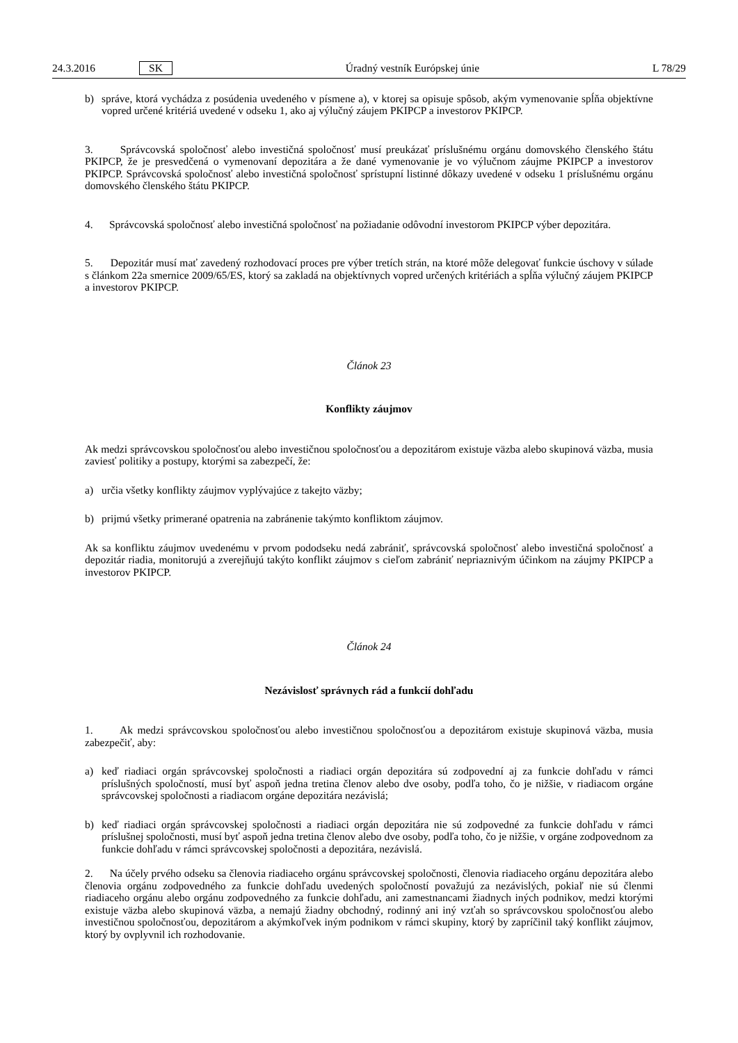24.3.2016 SK Úradný vestník Európskej únie L 78/29
b) správe, ktorá vychádza z posúdenia uvedeného v písmene a), v ktorej sa opisuje spôsob, akým vymenovanie spĺňa objektívne vopred určené kritériá uvedené v odseku 1, ako aj výlučný záujem PKIPCP a investorov PKIPCP.
3. Správcovská spoločnosť alebo investičná spoločnosť musí preukázať príslušnému orgánu domovského členského štátu PKIPCP, že je presvedčená o vymenovaní depozitára a že dané vymenovanie je vo výlučnom záujme PKIPCP a investorov PKIPCP. Správcovská spoločnosť alebo investičná spoločnosť sprístupní listinné dôkazy uvedené v odseku 1 príslušnému orgánu domovského členského štátu PKIPCP.
4. Správcovská spoločnosť alebo investičná spoločnosť na požiadanie odôvodní investorom PKIPCP výber depozitára.
5. Depozitár musí mať zavedený rozhodovací proces pre výber tretích strán, na ktoré môže delegovať funkcie úschovy v súlade s článkom 22a smernice 2009/65/ES, ktorý sa zakladá na objektívnych vopred určených kritériách a spĺňa výlučný záujem PKIPCP a investorov PKIPCP.
Článok 23
Konflikty záujmov
Ak medzi správcovskou spoločnosťou alebo investičnou spoločnosťou a depozitárom existuje väzba alebo skupinová väzba, musia zaviesť politiky a postupy, ktorými sa zabezpečí, že:
a) určia všetky konflikty záujmov vyplývajúce z takejto väzby;
b) prijmú všetky primerané opatrenia na zabránenie takýmto konfliktom záujmov.
Ak sa konfliktu záujmov uvedenému v prvom pododseku nedá zabrániť, správcovská spoločnosť alebo investičná spoločnosť a depozitár riadia, monitorujú a zverejňujú takýto konflikt záujmov s cieľom zabrániť nepriaznivým účinkom na záujmy PKIPCP a investorov PKIPCP.
Článok 24
Nezávislosť správnych rád a funkcií dohľadu
1. Ak medzi správcovskou spoločnosťou alebo investičnou spoločnosťou a depozitárom existuje skupinová väzba, musia zabezpečiť, aby:
a) keď riadiaci orgán správcovskej spoločnosti a riadiaci orgán depozitára sú zodpovední aj za funkcie dohľadu v rámci príslušných spoločností, musí byť aspoň jedna tretina členov alebo dve osoby, podľa toho, čo je nižšie, v riadiacom orgáne správcovskej spoločnosti a riadiacom orgáne depozitára nezávislá;
b) keď riadiaci orgán správcovskej spoločnosti a riadiaci orgán depozitára nie sú zodpovedné za funkcie dohľadu v rámci príslušnej spoločnosti, musí byť aspoň jedna tretina členov alebo dve osoby, podľa toho, čo je nižšie, v orgáne zodpovednom za funkcie dohľadu v rámci správcovskej spoločnosti a depozitára, nezávislá.
2. Na účely prvého odseku sa členovia riadiaceho orgánu správcovskej spoločnosti, členovia riadiaceho orgánu depozitára alebo členovia orgánu zodpovedného za funkcie dohľadu uvedených spoločností považujú za nezávislých, pokiaľ nie sú členmi riadiaceho orgánu alebo orgánu zodpovedného za funkcie dohľadu, ani zamestnancami žiadnych iných podnikov, medzi ktorými existuje väzba alebo skupinová väzba, a nemajú žiadny obchodný, rodinný ani iný vzťah so správcovskou spoločnosťou alebo investičnou spoločnosťou, depozitárom a akýmkoľvek iným podnikom v rámci skupiny, ktorý by zapríčinil taký konflikt záujmov, ktorý by ovplyvnil ich rozhodovanie.